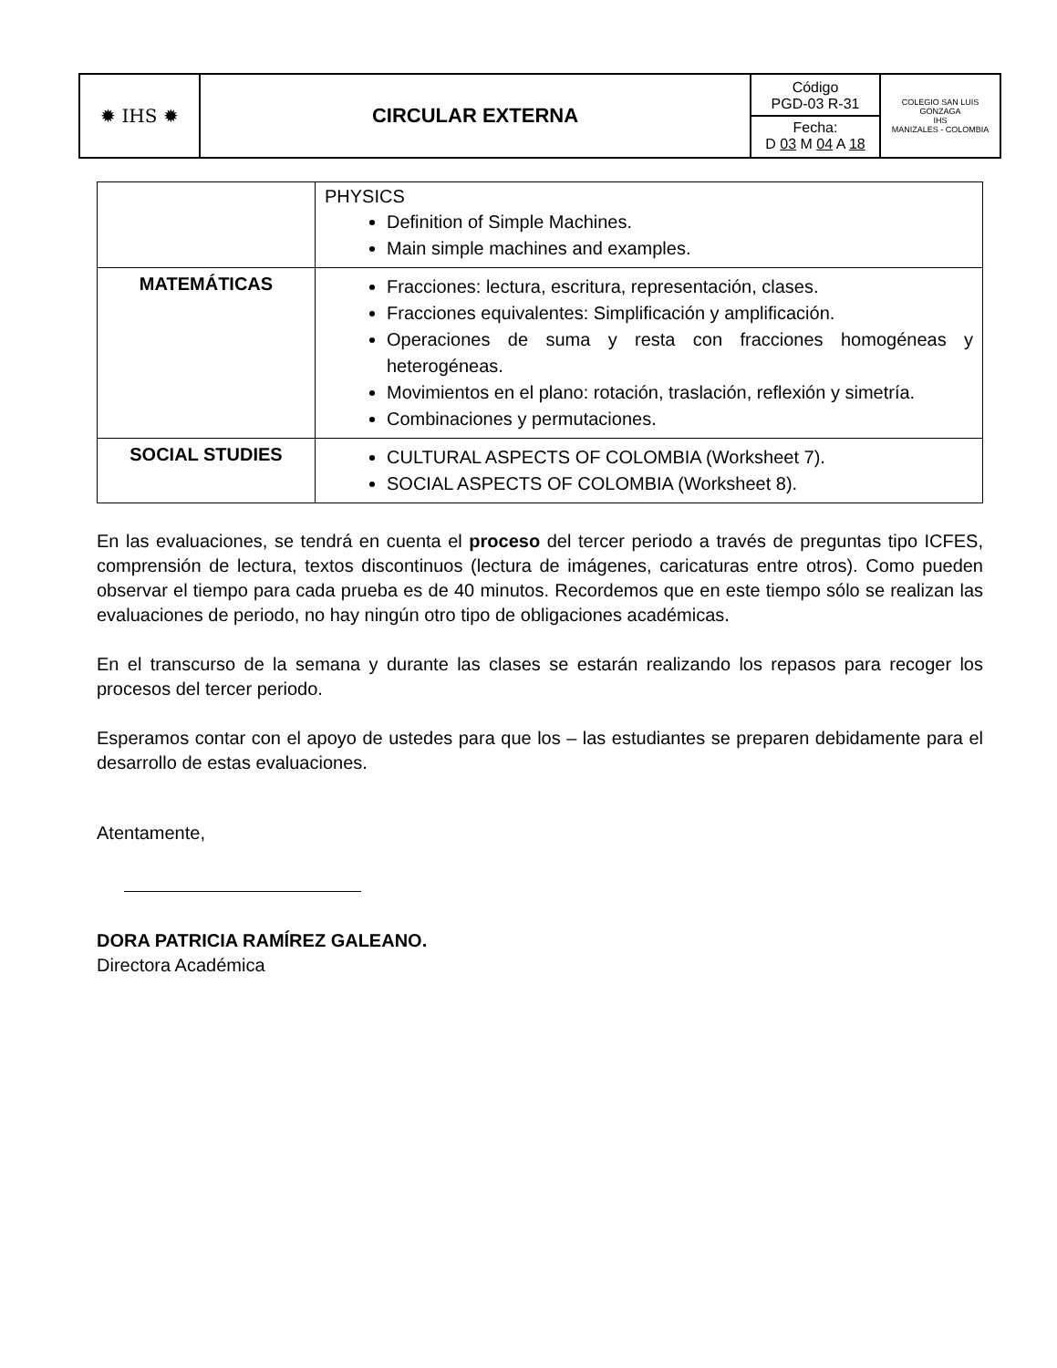| ✹ IHS ✹ | CIRCULAR EXTERNA | Código PGD-03 R-31 Fecha: D 03 M 04 A 18 | COLEGIO SAN LUIS GONZAGA IHS MANIZALES - COLOMBIA |
| | PHYSICS Definition of Simple Machines. Main simple machines and examples. |
| MATEMÁTICAS | Fracciones: lectura, escritura, representación, clases. Fracciones equivalentes: Simplificación y amplificación. Operaciones de suma y resta con fracciones homogéneas y heterogéneas. Movimientos en el plano: rotación, traslación, reflexión y simetría. Combinaciones y permutaciones. |
| SOCIAL STUDIES | CULTURAL ASPECTS OF COLOMBIA (Worksheet 7). SOCIAL ASPECTS OF COLOMBIA (Worksheet 8). |
En las evaluaciones, se tendrá en cuenta el proceso del tercer periodo a través de preguntas tipo ICFES, comprensión de lectura, textos discontinuos (lectura de imágenes, caricaturas entre otros). Como pueden observar el tiempo para cada prueba es de 40 minutos. Recordemos que en este tiempo sólo se realizan las evaluaciones de periodo, no hay ningún otro tipo de obligaciones académicas.
En el transcurso de la semana y durante las clases se estarán realizando los repasos para recoger los procesos del tercer periodo.
Esperamos contar con el apoyo de ustedes para que los – las estudiantes se preparen debidamente para el desarrollo de estas evaluaciones.
Atentamente,
DORA PATRICIA RAMÍREZ GALEANO.
Directora Académica